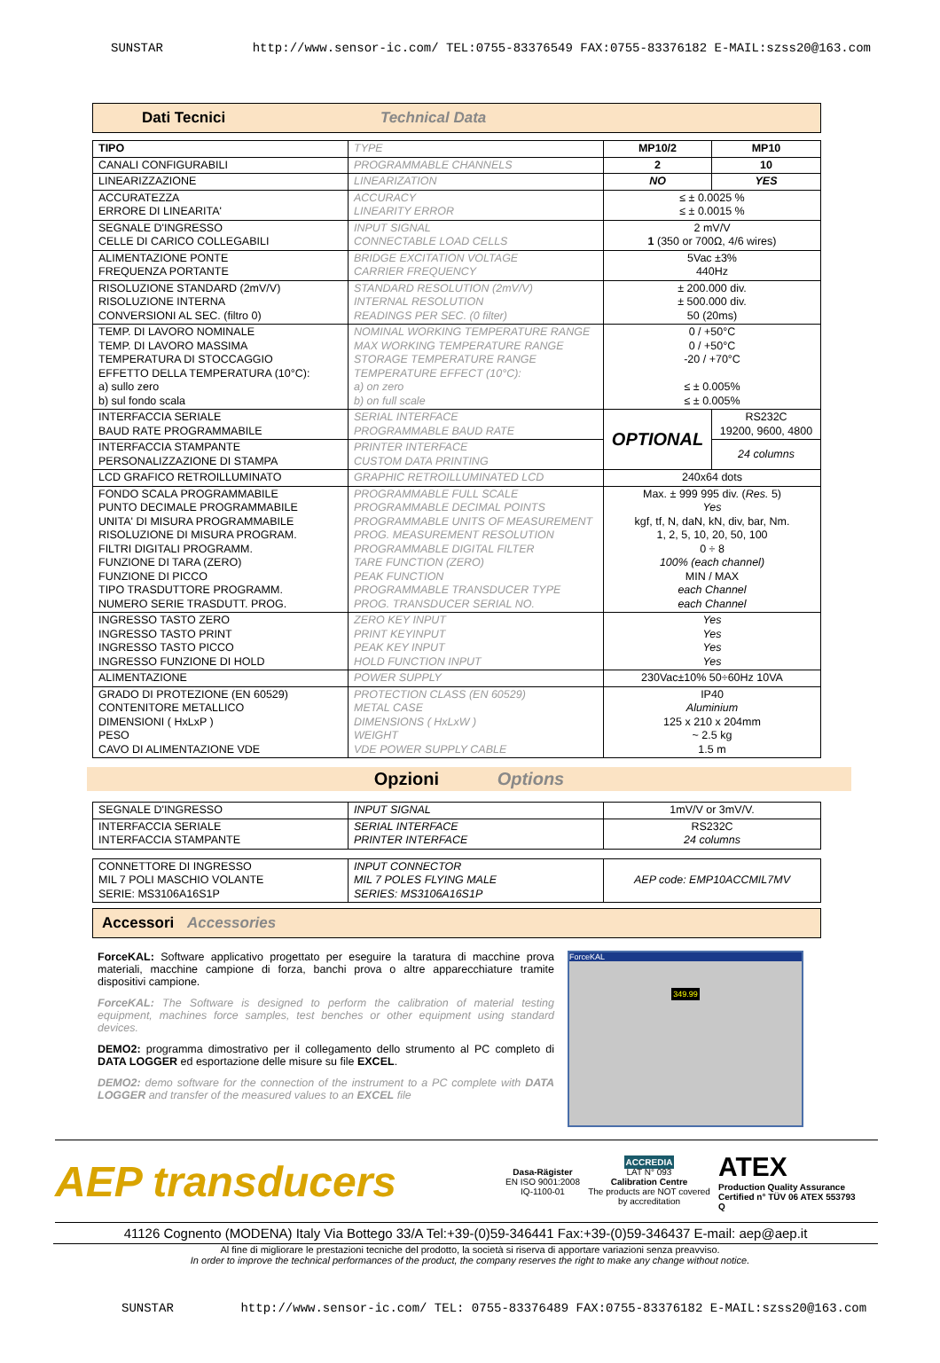SUNSTAR http://www.sensor-ic.com/ TEL:0755-83376549 FAX:0755-83376182 E-MAIL:szss20@163.com
Dati Tecnici Technical Data
| TIPO | TYPE | MP10/2 | MP10 |
| CANALI CONFIGURABILI | PROGRAMMABLE CHANNELS | 2 | 10 |
| LINEARIZZAZIONE | LINEARIZATION | NO | YES |
| ACCURATEZZA ERRORE DI LINEARITA' | ACCURACY LINEARITY ERROR | ≤ ± 0.0025 % ≤ ± 0.0015 % | |
| SEGNALE D'INGRESSO CELLE DI CARICO COLLEGABILI | INPUT SIGNAL CONNECTABLE LOAD CELLS | 2 mV/V 1 (350 or 700Ω, 4/6 wires) | |
| ALIMENTAZIONE PONTE FREQUENZA PORTANTE | BRIDGE EXCITATION VOLTAGE CARRIER FREQUENCY | 5Vac ±3% 440Hz | |
| RISOLUZIONE STANDARD (2mV/V) RISOLUZIONE INTERNA CONVERSIONI AL SEC. (filtro 0) | STANDARD RESOLUTION (2mV/V) INTERNAL RESOLUTION READINGS PER SEC. (0 filter) | ± 200.000 div. ± 500.000 div. 50 (20ms) | |
| TEMP. DI LAVORO NOMINALE TEMP. DI LAVORO MASSIMA TEMPERATURA DI STOCCAGGIO EFFETTO DELLA TEMPERATURA (10°C): a) sullo zero b) sul fondo scala | NOMINAL WORKING TEMPERATURE RANGE MAX WORKING TEMPERATURE RANGE STORAGE TEMPERATURE RANGE TEMPERATURE EFFECT (10°C): a) on zero b) on full scale | 0 / +50°C 0 / +50°C -20 / +70°C ≤ ± 0.005% ≤ ± 0.005% | |
| INTERFACCIA SERIALE BAUD RATE PROGRAMMABILE | SERIAL INTERFACE PROGRAMMABLE BAUD RATE | OPTIONAL | RS232C 19200, 9600, 4800 |
| INTERFACCIA STAMPANTE PERSONALIZZAZIONE DI STAMPA | PRINTER INTERFACE CUSTOM DATA PRINTING | | 24 columns |
| LCD GRAFICO RETROILLUMINATO | GRAPHIC RETROILLUMINATED LCD | 240x64 dots | |
| FONDO SCALA PROGRAMMABILE PUNTO DECIMALE PROGRAMMABILE UNITA' DI MISURA PROGRAMMABILE RISOLUZIONE DI MISURA PROGRAM. FILTRI DIGITALI PROGRAMM. FUNZIONE DI TARA (ZERO) FUNZIONE DI PICCO TIPO TRASDUTTORE PROGRAMM. NUMERO SERIE TRASDUTT. PROG. | PROGRAMMABLE FULL SCALE PROGRAMMABLE DECIMAL POINTS PROGRAMMABLE UNITS OF MEASUREMENT PROG. MEASUREMENT RESOLUTION PROGRAMMABLE DIGITAL FILTER TARE FUNCTION (ZERO) PEAK FUNCTION PROGRAMMABLE TRANSDUCER TYPE PROG. TRANSDUCER SERIAL NO. | Max. ± 999 995 div. ( Res. 5) Yes kgf, tf, N, daN, kN, div, bar, Nm. 1, 2, 5, 10, 20, 50, 100 0 ÷ 8 100% (each channel) MIN / MAX each Channel each Channel | |
| INGRESSO TASTO ZERO INGRESSO TASTO PRINT INGRESSO TASTO PICCO INGRESSO FUNZIONE DI HOLD | ZERO KEY INPUT PRINT KEYINPUT PEAK KEY INPUT HOLD FUNCTION INPUT | Yes Yes Yes Yes | |
| ALIMENTAZIONE | POWER SUPPLY | 230Vac±10% 50÷60Hz 10VA | |
| GRADO DI PROTEZIONE (EN 60529) CONTENITORE METALLICO DIMENSIONI ( HxLxP ) PESO CAVO DI ALIMENTAZIONE VDE | PROTECTION CLASS (EN 60529) METAL CASE DIMENSIONS ( HxLxW ) WEIGHT VDE POWER SUPPLY CABLE | IP40 Aluminium 125 x 210 x 204mm ~ 2.5 kg 1.5 m | |
Opzioni Options
| SEGNALE D'INGRESSO | INPUT SIGNAL | 1mV/V or 3mV/V. |
| INTERFACCIA SERIALE INTERFACCIA STAMPANTE | SERIAL INTERFACE PRINTER INTERFACE | RS232C 24 columns |
| CONNETTORE DI INGRESSO MIL 7 POLI MASCHIO VOLANTE SERIE: MS3106A16S1P | INPUT CONNECTOR MIL 7 POLES FLYING MALE SERIES: MS3106A16S1P | AEP code: EMP10ACCMIL7MV |
Accessori Accessories
ForceKAL: Software applicativo progettato per eseguire la taratura di macchine prova materiali, macchine campione di forza, banchi prova o altre apparecchiature tramite dispositivi campione.
ForceKAL: The Software is designed to perform the calibration of material testing equipment, machines force samples, test benches or other equipment using standard devices.
DEMO2: programma dimostrativo per il collegamento dello strumento al PC completo di DATA LOGGER ed esportazione delle misure su file EXCEL.
DEMO2: demo software for the connection of the instrument to a PC complete with DATA LOGGER and transfer of the measured values to an EXCEL file
ForceKAL
349.99
AEP transducers
Dasa-Rägister
EN ISO 9001:2008
IQ-1100-01
ACCREDIA
LAT N° 093
Calibration Centre
The products are NOT covered by accreditation
ATEX
Production Quality Assurance Certified n° TÜV 06 ATEX 553793 Q
41126 Cognento (MODENA) Italy Via Bottego 33/A Tel:+39-(0)59-346441 Fax:+39-(0)59-346437 E-mail: aep@aep.it
Al fine di migliorare le prestazioni tecniche del prodotto, la società si riserva di apportare variazioni senza preavviso.
In order to improve the technical performances of the product, the company reserves the right to make any change without notice.
SUNSTAR http://www.sensor-ic.com/ TEL: 0755-83376489 FAX:0755-83376182 E-MAIL:szss20@163.com